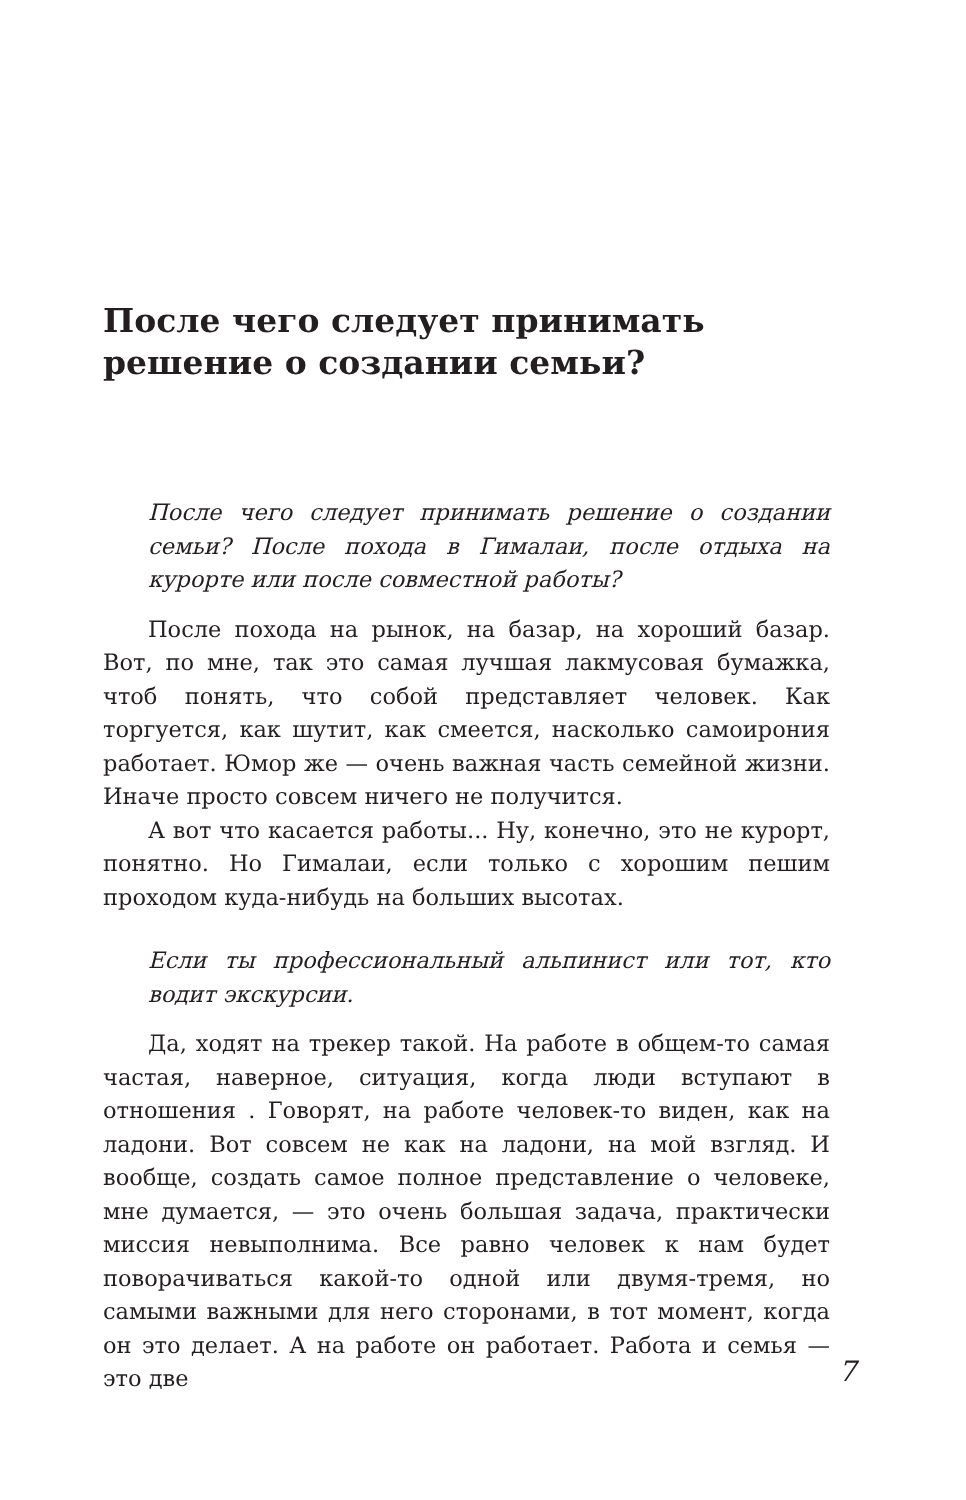После чего следует принимать
решение о создании семьи?
После чего следует принимать решение о создании семьи? После похода в Гималаи, после отдыха на курорте или после совместной работы?
После похода на рынок, на базар, на хороший базар. Вот, по мне, так это самая лучшая лакмусовая бумажка, чтоб понять, что собой представляет человек. Как торгуется, как шутит, как смеется, насколько самоирония работает. Юмор же — очень важная часть семейной жизни. Иначе просто совсем ничего не получится.
А вот что касается работы... Ну, конечно, это не курорт, понятно. Но Гималаи, если только с хорошим пешим проходом куда-нибудь на больших высотах.
Если ты профессиональный альпинист или тот, кто водит экскурсии.
Да, ходят на трекер такой. На работе в общем-то самая частая, наверное, ситуация, когда люди вступают в отношения . Говорят, на работе человек-то виден, как на ладони. Вот совсем не как на ладони, на мой взгляд. И вообще, создать самое полное представление о человеке, мне думается, — это очень большая задача, практически миссия невыполнима. Все равно человек к нам будет поворачиваться какой-то одной или двумя-тремя, но самыми важными для него сторонами, в тот момент, когда он это делает. А на работе он работает. Работа и семья — это две
7